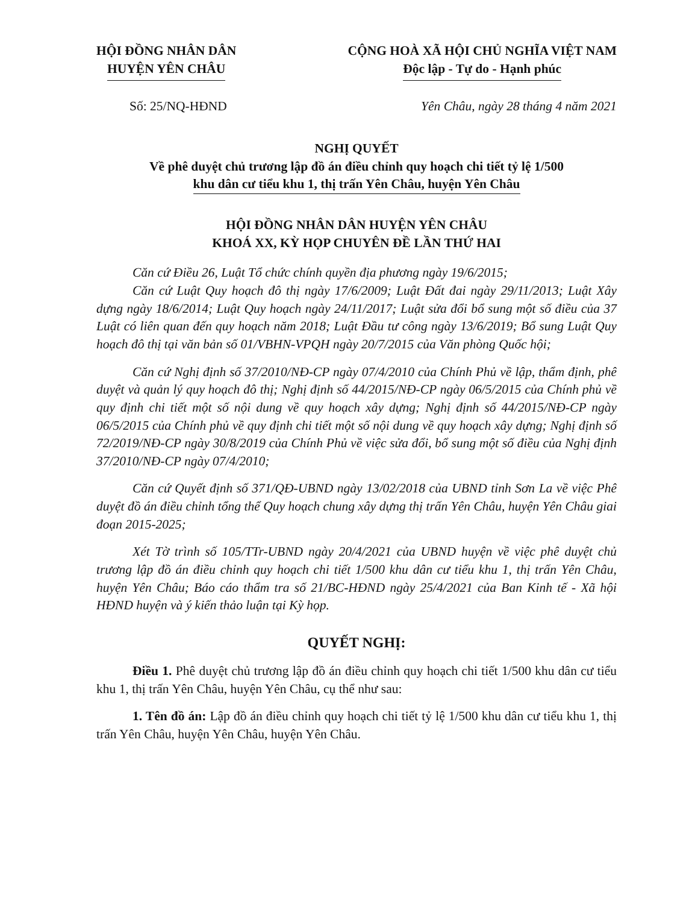HỘI ĐỒNG NHÂN DÂN
HUYỆN YÊN CHÂU
CỘNG HOÀ XÃ HỘI CHỦ NGHĨA VIỆT NAM
Độc lập - Tự do - Hạnh phúc
Số: 25/NQ-HĐND Yên Châu, ngày 28 tháng 4 năm 2021
NGHỊ QUYẾT
Về phê duyệt chủ trương lập đồ án điều chỉnh quy hoạch chi tiết tỷ lệ 1/500
khu dân cư tiểu khu 1, thị trấn Yên Châu, huyện Yên Châu
HỘI ĐỒNG NHÂN DÂN HUYỆN YÊN CHÂU
KHOÁ XX, KỲ HỌP CHUYÊN ĐỀ LẦN THỨ HAI
Căn cứ Điều 26, Luật Tổ chức chính quyền địa phương ngày 19/6/2015;
Căn cứ Luật Quy hoạch đô thị ngày 17/6/2009; Luật Đất đai ngày 29/11/2013; Luật Xây dựng ngày 18/6/2014; Luật Quy hoạch ngày 24/11/2017; Luật sửa đổi bổ sung một số điều của 37 Luật có liên quan đến quy hoạch năm 2018; Luật Đầu tư công ngày 13/6/2019; Bổ sung Luật Quy hoạch đô thị tại văn bản số 01/VBHN-VPQH ngày 20/7/2015 của Văn phòng Quốc hội;
Căn cứ Nghị định số 37/2010/NĐ-CP ngày 07/4/2010 của Chính Phủ về lập, thẩm định, phê duyệt và quản lý quy hoạch đô thị; Nghị định số 44/2015/NĐ-CP ngày 06/5/2015 của Chính phủ về quy định chi tiết một số nội dung về quy hoạch xây dựng; Nghị định số 44/2015/NĐ-CP ngày 06/5/2015 của Chính phủ về quy định chi tiết một số nội dung về quy hoạch xây dựng; Nghị định số 72/2019/NĐ-CP ngày 30/8/2019 của Chính Phủ về việc sửa đổi, bổ sung một số điều của Nghị định 37/2010/NĐ-CP ngày 07/4/2010;
Căn cứ Quyết định số 371/QĐ-UBND ngày 13/02/2018 của UBND tỉnh Sơn La về việc Phê duyệt đồ án điều chỉnh tổng thể Quy hoạch chung xây dựng thị trấn Yên Châu, huyện Yên Châu giai đoạn 2015-2025;
Xét Tờ trình số 105/TTr-UBND ngày 20/4/2021 của UBND huyện về việc phê duyệt chủ trương lập đồ án điều chỉnh quy hoạch chi tiết 1/500 khu dân cư tiểu khu 1, thị trấn Yên Châu, huyện Yên Châu; Báo cáo thẩm tra số 21/BC-HĐND ngày 25/4/2021 của Ban Kinh tế - Xã hội HĐND huyện và ý kiến thảo luận tại Kỳ họp.
QUYẾT NGHỊ:
Điều 1. Phê duyệt chủ trương lập đồ án điều chỉnh quy hoạch chi tiết 1/500 khu dân cư tiểu khu 1, thị trấn Yên Châu, huyện Yên Châu, cụ thể như sau:
1. Tên đồ án: Lập đồ án điều chỉnh quy hoạch chi tiết tỷ lệ 1/500 khu dân cư tiểu khu 1, thị trấn Yên Châu, huyện Yên Châu, huyện Yên Châu.